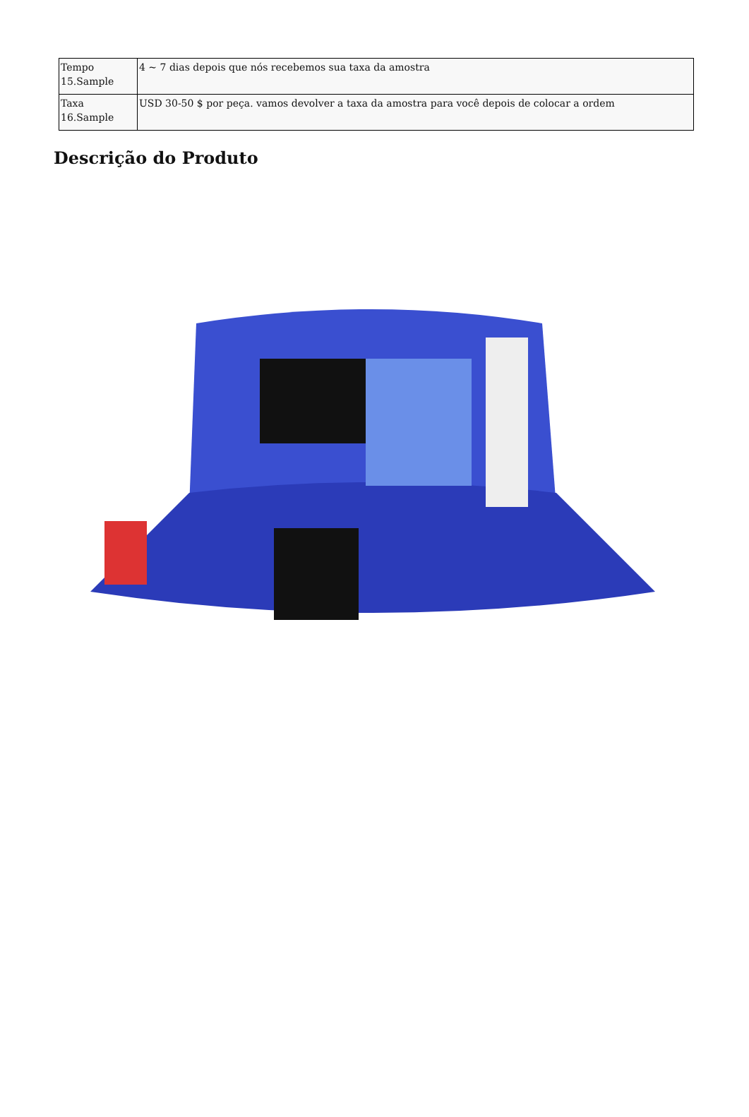| Tempo 15.Sample | 4 ~ 7 dias depois que nós recebemos sua taxa da amostra |
| Taxa 16.Sample | USD 30-50 $ por peça. vamos devolver a taxa da amostra para você depois de colocar a ordem |
Descrição do Produto